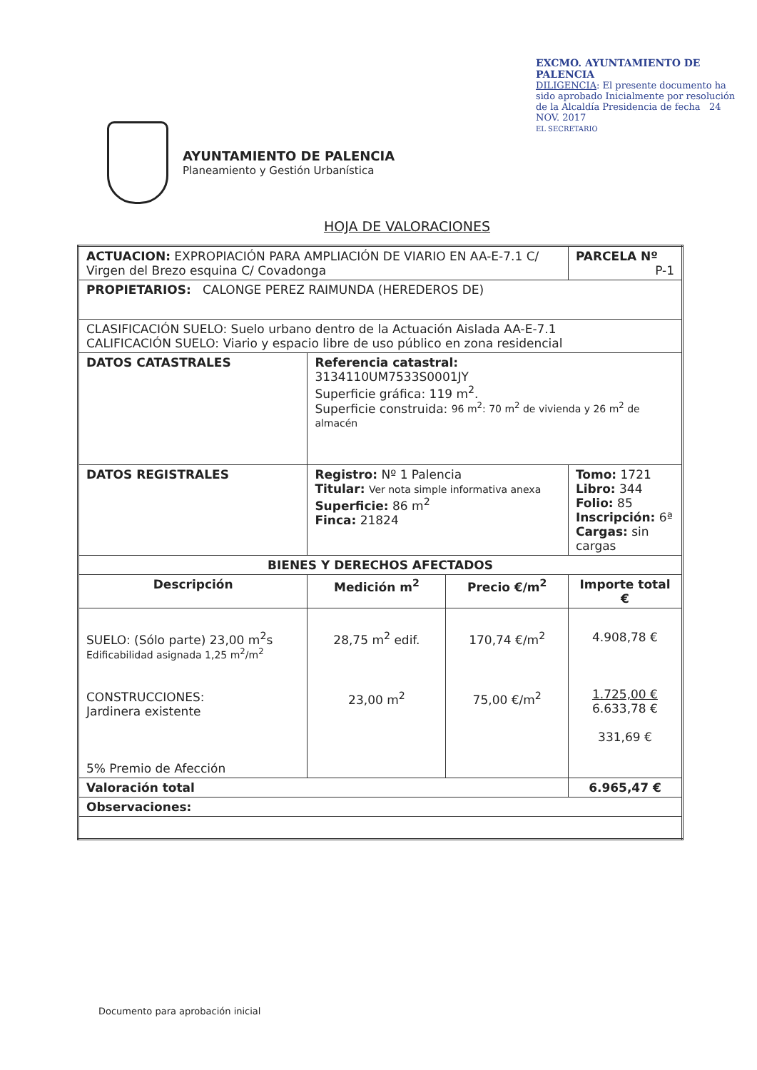AYUNTAMIENTO DE PALENCIA
Planeamiento y Gestión Urbanística
EXCMO. AYUNTAMIENTO DE PALENCIA
DILIGENCIA: El presente documento ha sido aprobado Inicialmente por resolución de la Alcaldía Presidencia de fecha 24 NOV. 2017
EL SECRETARIO
HOJA DE VALORACIONES
| ACTUACION: EXPROPIACIÓN PARA AMPLIACIÓN DE VIARIO EN AA-E-7.1 C/ Virgen del Brezo esquina C/ Covadonga | | | PARCELA Nº P-1 |
| PROPIETARIOS: CALONGE PEREZ RAIMUNDA (HEREDEROS DE) | | | |
| CLASIFICACIÓN SUELO: Suelo urbano dentro de la Actuación Aislada AA-E-7.1 CALIFICACIÓN SUELO: Viario y espacio libre de uso público en zona residencial | | | |
| DATOS CATASTRALES | Referencia catastral: 3134110UM7533S0001JY Superficie gráfica: 119 m<sup>2</sup>. Superficie construida: 96 m<sup>2</sup>: 70 m<sup>2</sup> de vivienda y 26 m<sup>2</sup> de almacén | | |
| DATOS REGISTRALES | Registro: Nº 1 Palencia Titular: Ver nota simple informativa anexa Superficie: 86 m<sup>2</sup> Finca: 21824 | | Tomo: 1721 Libro: 344 Folio: 85 Inscripción: 6ª Cargas: sin cargas |
| BIENES Y DERECHOS AFECTADOS | | | |
| Descripción | Medición m<sup>2</sup> | Precio €/m<sup>2</sup> | Importe total € |
| SUELO: (Sólo parte) 23,00 m<sup>2</sup>s Edificabilidad asignada 1,25 m<sup>2</sup>/m<sup>2</sup> CONSTRUCCIONES: Jardinera existente 5% Premio de Afección | 28,75 m<sup>2</sup> edif. 23,00 m<sup>2</sup> | 170,74 €/m<sup>2</sup> 75,00 €/m<sup>2</sup> | 4.908,78 € 1.725,00 € 6.633,78 € 331,69 € |
| Valoración total | | | 6.965,47 € |
| Observaciones: | | | |
Documento para aprobación inicial